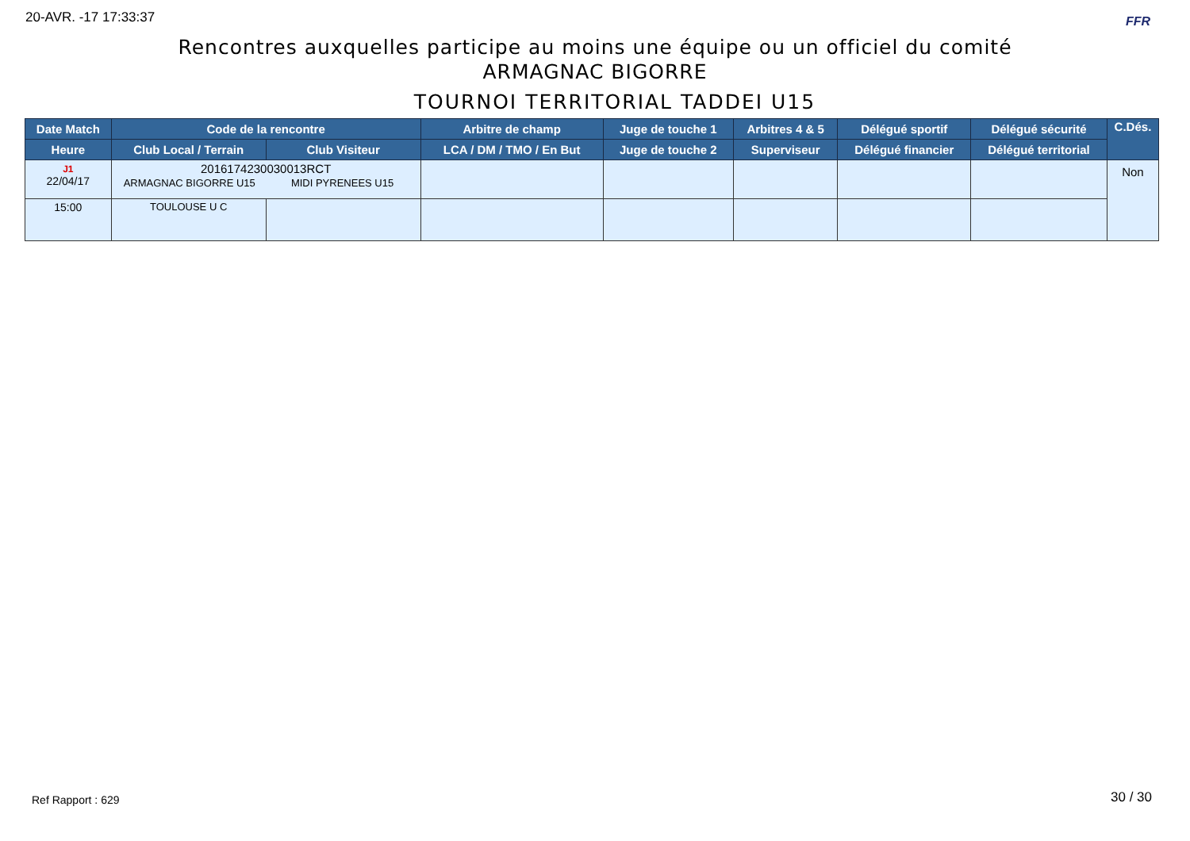20-AVR. -17 17:33:37 FFR
Rencontres auxquelles participe au moins une équipe ou un officiel du comité
ARMAGNAC BIGORRE
TOURNOI TERRITORIAL TADDEI U15
| Date Match | Code de la rencontre | | Arbitre de champ | Juge de touche 1 | Arbitres 4 & 5 | Délégué sportif | Délégué sécurité | C.Dés. |
| --- | --- | --- | --- | --- | --- | --- | --- | --- |
| Heure | Club Local / Terrain | Club Visiteur | LCA / DM / TMO / En But | Juge de touche 2 | Superviseur | Délégué financier | Délégué territorial | |
| J1 22/04/17 | 2016174230030013RCT ARMAGNAC BIGORRE U15 MIDI PYRENEES U15 | | | | | | | Non |
| 15:00 | TOULOUSE U C | | | | | | | |
Ref Rapport : 629 30 / 30